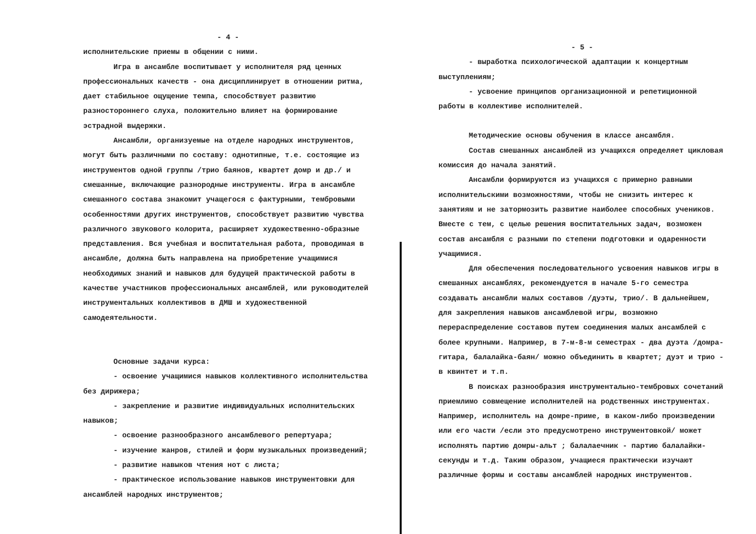- 4 -
исполнительские приемы в общении с ними.
Игра в ансамбле воспитывает у исполнителя ряд ценных профессиональных качеств - она дисциплинирует в отношении ритма, дает стабильное ощущение темпа, способствует развитию разностороннего слуха, положительно влияет на формирование эстрадной выдержки.
Ансамбли, организуемые на отделе народных инструментов, могут быть различными по составу: однотипные, т.е. состоящие из инструментов одной группы /трио баянов, квартет домр и др./ и смешанные, включающие разнородные инструменты. Игра в ансамбле смешанного состава знакомит учащегося с фактурными, тембровыми особенностями других инструментов, способствует развитию чувства различного звукового колорита, расширяет художественно-образные представления. Вся учебная и воспитательная работа, проводимая в ансамбле, должна быть направлена на приобретение учащимися необходимых знаний и навыков для будущей практической работы в качестве участников профессиональных ансамблей, или руководителей инструментальных коллективов в ДМШ и художественной самодеятельности.
Основные задачи курса:
- освоение учащимися навыков коллективного исполнительства без дирижера;
- закрепление и развитие индивидуальных исполнительских навыков;
- освоение разнообразного ансамблевого репертуара;
- изучение жанров, стилей и форм музыкальных произведений;
- развитие навыков чтения нот с листа;
- практическое использование навыков инструментовки для ансамблей народных инструментов;
- 5 -
- выработка психологической адаптации к концертным выступлениям;
- усвоение принципов организационной и репетиционной работы в коллективе исполнителей.
Методические основы обучения в классе ансамбля.
Состав смешанных ансамблей из учащихся определяет цикловая комиссия до начала занятий.
Ансамбли формируются из учащихся с примерно равными исполнительскими возможностями, чтобы не снизить интерес к занятиям и не затормозить развитие наиболее способных учеников. Вместе с тем, с целью решения воспитательных задач, возможен состав ансамбля с разными по степени подготовки и одаренности учащимися.
Для обеспечения последовательного усвоения навыков игры в смешанных ансамблях, рекомендуется в начале 5-го семестра создавать ансамбли малых составов /дуэты, трио/. В дальнейшем, для закрепления навыков ансамблевой игры, возможно перераспределение составов путем соединения малых ансамблей с более крупными. Например, в 7-м-8-м семестрах - два дуэта /домра-гитара, балалайка-баян/ можно объединить в квартет; дуэт и трио - в квинтет и т.п.
В поисках разнообразия инструментально-тембровых сочетаний приемлимо совмещение исполнителей на родственных инструментах. Например, исполнитель на домре-приме, в каком-либо произведении или его части /если это предусмотрено инструментовкой/ может исполнять партию домры-альт ; балалаечник - партию балалайки-секунды и т.д. Таким образом, учащиеся практически изучают различные формы и составы ансамблей народных инструментов.